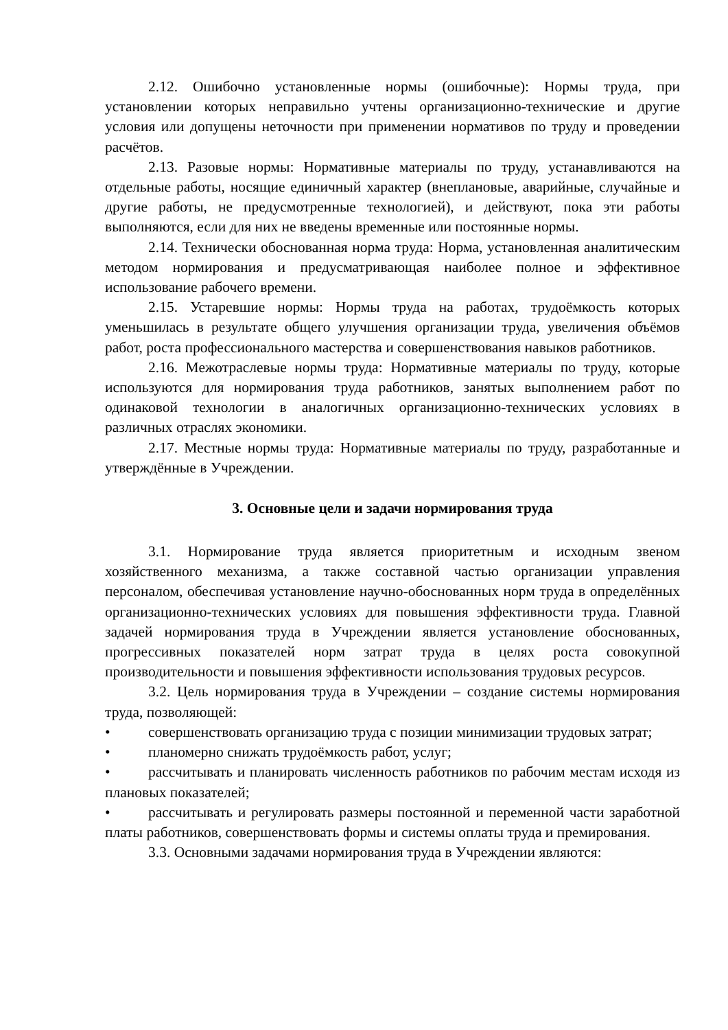2.12. Ошибочно установленные нормы (ошибочные): Нормы труда, при установлении которых неправильно учтены организационно-технические и другие условия или допущены неточности при применении нормативов по труду и проведении расчётов.
2.13. Разовые нормы: Нормативные материалы по труду, устанавливаются на отдельные работы, носящие единичный характер (внеплановые, аварийные, случайные и другие работы, не предусмотренные технологией), и действуют, пока эти работы выполняются, если для них не введены временные или постоянные нормы.
2.14. Технически обоснованная норма труда: Норма, установленная аналитическим методом нормирования и предусматривающая наиболее полное и эффективное использование рабочего времени.
2.15. Устаревшие нормы: Нормы труда на работах, трудоёмкость которых уменьшилась в результате общего улучшения организации труда, увеличения объёмов работ, роста профессионального мастерства и совершенствования навыков работников.
2.16. Межотраслевые нормы труда: Нормативные материалы по труду, которые используются для нормирования труда работников, занятых выполнением работ по одинаковой технологии в аналогичных организационно-технических условиях в различных отраслях экономики.
2.17. Местные нормы труда: Нормативные материалы по труду, разработанные и утверждённые в Учреждении.
3. Основные цели и задачи нормирования труда
3.1. Нормирование труда является приоритетным и исходным звеном хозяйственного механизма, а также составной частью организации управления персоналом, обеспечивая установление научно-обоснованных норм труда в определённых организационно-технических условиях для повышения эффективности труда. Главной задачей нормирования труда в Учреждении является установление обоснованных, прогрессивных показателей норм затрат труда в целях роста совокупной производительности и повышения эффективности использования трудовых ресурсов.
3.2. Цель нормирования труда в Учреждении – создание системы нормирования труда, позволяющей:
• совершенствовать организацию труда с позиции минимизации трудовых затрат;
• планомерно снижать трудоёмкость работ, услуг;
• рассчитывать и планировать численность работников по рабочим местам исходя из плановых показателей;
• рассчитывать и регулировать размеры постоянной и переменной части заработной платы работников, совершенствовать формы и системы оплаты труда и премирования.
3.3. Основными задачами нормирования труда в Учреждении являются: